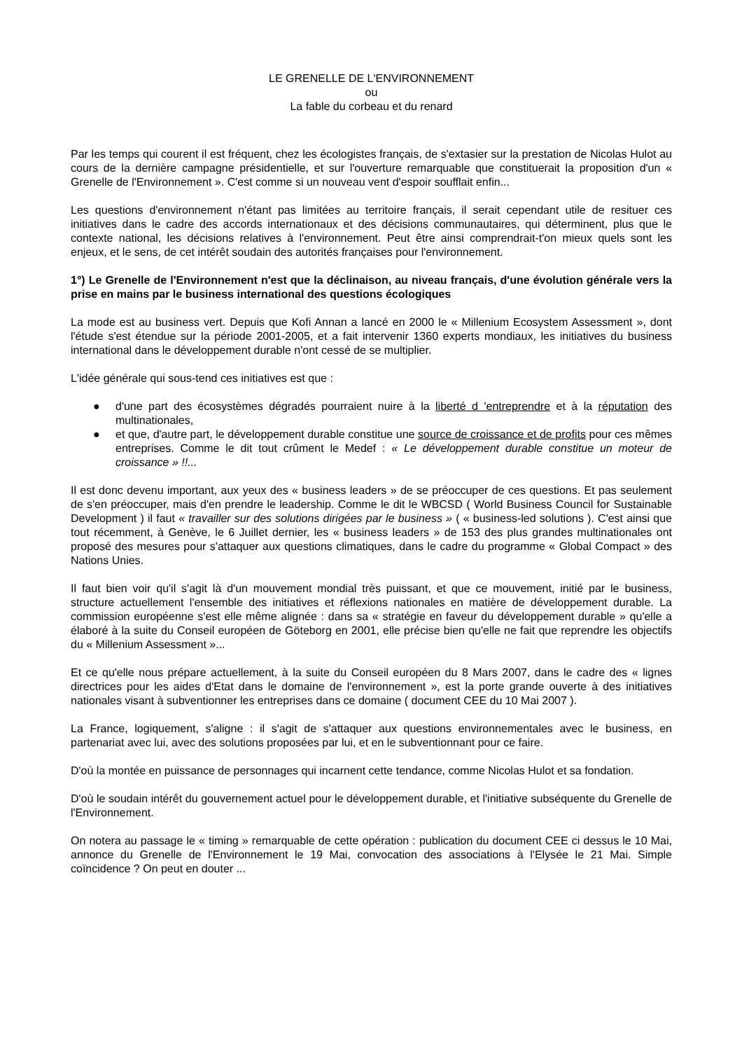LE GRENELLE DE L'ENVIRONNEMENT
ou
La fable du corbeau et du renard
Par les temps qui courent il est fréquent, chez les écologistes français, de s'extasier sur la prestation de Nicolas Hulot au cours de la dernière campagne présidentielle, et sur l'ouverture remarquable que constituerait la proposition d'un « Grenelle de l'Environnement ». C'est comme si un nouveau vent d'espoir soufflait enfin...
Les questions d'environnement n'étant pas limitées au territoire français, il serait cependant utile de resituer ces initiatives dans le cadre des accords internationaux et des décisions communautaires, qui déterminent, plus que le contexte national, les décisions relatives à l'environnement. Peut être ainsi comprendrait-t'on mieux quels sont les enjeux, et le sens, de cet intérêt soudain des autorités françaises pour l'environnement.
1°) Le Grenelle de l'Environnement n'est que la déclinaison, au niveau français, d'une évolution générale vers la prise en mains par le business international des questions écologiques
La mode est au business vert. Depuis que Kofi Annan a lancé en 2000 le « Millenium Ecosystem Assessment », dont l'étude s'est étendue sur la période 2001-2005, et a fait intervenir 1360 experts mondiaux, les initiatives du business international dans le développement durable n'ont cessé de se multiplier.
L'idée générale qui sous-tend ces initiatives est que :
● d'une part des écosystèmes dégradés pourraient nuire à la liberté d 'entreprendre et à la réputation des multinationales,
● et que, d'autre part, le développement durable constitue une source de croissance et de profits pour ces mêmes entreprises. Comme le dit tout crûment le Medef : « Le développement durable constitue un moteur de croissance » !!...
Il est donc devenu important, aux yeux des « business leaders » de se préoccuper de ces questions. Et pas seulement de s'en préoccuper, mais d'en prendre le leadership. Comme le dit le WBCSD ( World Business Council for Sustainable Development ) il faut « travailler sur des solutions dirigées par le business » ( « business-led solutions ). C'est ainsi que tout récemment, à Genève, le 6 Juillet dernier, les « business leaders » de 153 des plus grandes multinationales ont proposé des mesures pour s'attaquer aux questions climatiques, dans le cadre du programme « Global Compact » des Nations Unies.
Il faut bien voir qu'il s'agit là d'un mouvement mondial très puissant, et que ce mouvement, initié par le business, structure actuellement l'ensemble des initiatives et réflexions nationales en matière de développement durable. La commission européenne s'est elle même alignée : dans sa « stratégie en faveur du développement durable » qu'elle a élaboré à la suite du Conseil européen de Göteborg en 2001, elle précise bien qu'elle ne fait que reprendre les objectifs du « Millenium Assessment »...
Et ce qu'elle nous prépare actuellement, à la suite du Conseil européen du 8 Mars 2007, dans le cadre des « lignes directrices pour les aides d'Etat dans le domaine de l'environnement », est la porte grande ouverte à des initiatives nationales visant à subventionner les entreprises dans ce domaine ( document CEE du 10 Mai 2007 ).
La France, logiquement, s'aligne : il s'agit de s'attaquer aux questions environnementales avec le business, en partenariat avec lui, avec des solutions proposées par lui, et en le subventionnant pour ce faire.
D'où la montée en puissance de personnages qui incarnent cette tendance, comme Nicolas Hulot et sa fondation.
D'où le soudain intérêt du gouvernement actuel pour le développement durable, et l'initiative subséquente du Grenelle de l'Environnement.
On notera au passage le « timing » remarquable de cette opération : publication du document CEE ci dessus le 10 Mai, annonce du Grenelle de l'Environnement le 19 Mai, convocation des associations à l'Elysée le 21 Mai. Simple coïncidence ? On peut en douter ...